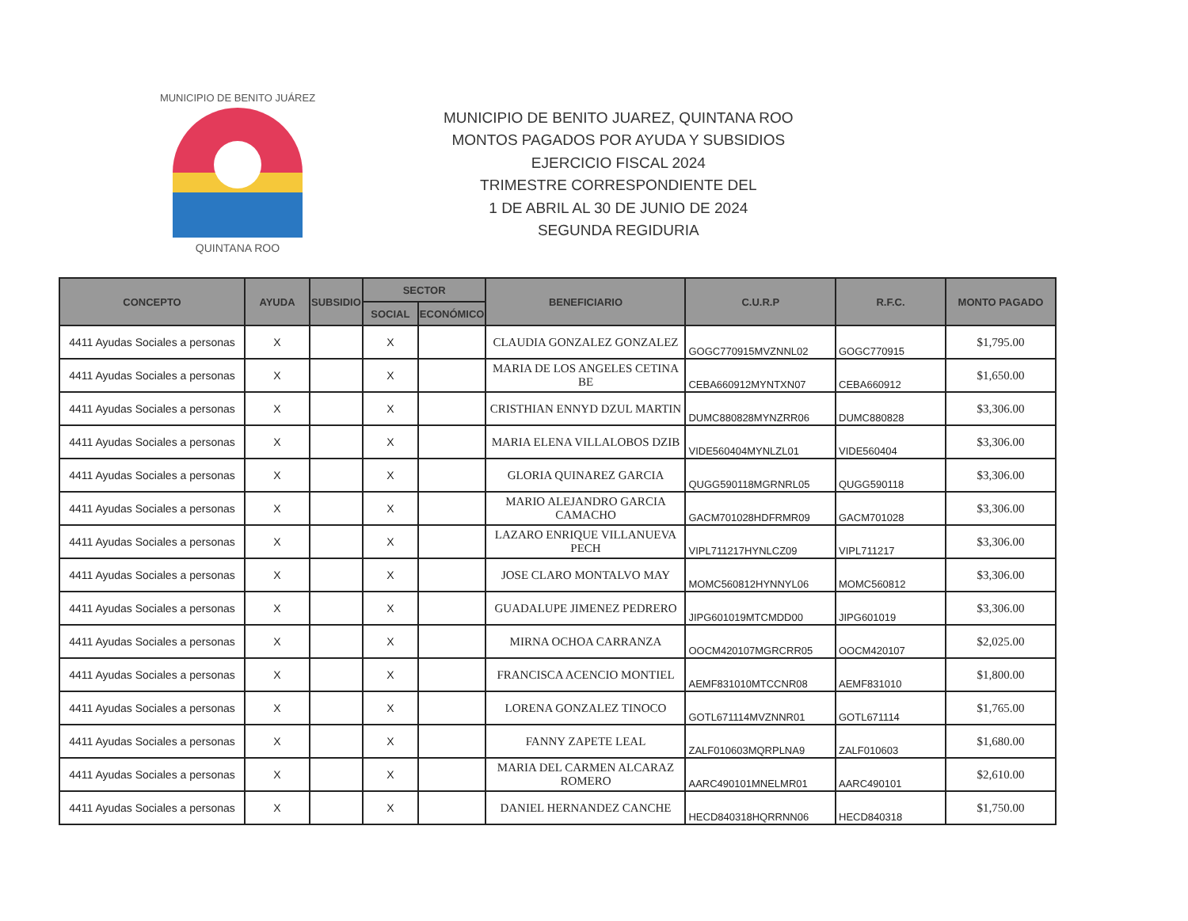QUINTANA ROO
MUNICIPIO DE BENITO JUÁREZ
MUNICIPIO DE BENITO JUAREZ, QUINTANA ROO
MONTOS PAGADOS POR AYUDA Y SUBSIDIOS
EJERCICIO FISCAL 2024
TRIMESTRE CORRESPONDIENTE DEL
1 DE ABRIL AL 30 DE JUNIO DE 2024
SEGUNDA REGIDURIA
| CONCEPTO | AYUDA | SUBSIDIO | SECTOR | | BENEFICIARIO | C.U.R.P | R.F.C. | MONTO PAGADO |
| --- | --- | --- | --- | --- | --- | --- | --- | --- |
| | | | SOCIAL | ECONÓMICO | | | | |
| 4411 Ayudas Sociales a personas | X | | X | | CLAUDIA GONZALEZ GONZALEZ | GOGC770915MVZNNL02 | GOGC770915 | $1,795.00 |
| 4411 Ayudas Sociales a personas | X | | X | | MARIA DE LOS ANGELES CETINA BE | CEBA660912MYNTXN07 | CEBA660912 | $1,650.00 |
| 4411 Ayudas Sociales a personas | X | | X | | CRISTHIAN ENNYD DZUL MARTIN | DUMC880828MYNZRR06 | DUMC880828 | $3,306.00 |
| 4411 Ayudas Sociales a personas | X | | X | | MARIA ELENA VILLALOBOS DZIB | VIDE560404MYNLZL01 | VIDE560404 | $3,306.00 |
| 4411 Ayudas Sociales a personas | X | | X | | GLORIA QUINAREZ GARCIA | QUGG590118MGRNRL05 | QUGG590118 | $3,306.00 |
| 4411 Ayudas Sociales a personas | X | | X | | MARIO ALEJANDRO GARCIA CAMACHO | GACM701028HDFRMR09 | GACM701028 | $3,306.00 |
| 4411 Ayudas Sociales a personas | X | | X | | LAZARO ENRIQUE VILLANUEVA PECH | VIPL711217HYNLCZ09 | VIPL711217 | $3,306.00 |
| 4411 Ayudas Sociales a personas | X | | X | | JOSE CLARO MONTALVO MAY | MOMC560812HYNNYL06 | MOMC560812 | $3,306.00 |
| 4411 Ayudas Sociales a personas | X | | X | | GUADALUPE JIMENEZ PEDRERO | JIPG601019MTCMDD00 | JIPG601019 | $3,306.00 |
| 4411 Ayudas Sociales a personas | X | | X | | MIRNA OCHOA CARRANZA | OOCM420107MGRCRR05 | OOCM420107 | $2,025.00 |
| 4411 Ayudas Sociales a personas | X | | X | | FRANCISCA ACENCIO MONTIEL | AEMF831010MTCCNR08 | AEMF831010 | $1,800.00 |
| 4411 Ayudas Sociales a personas | X | | X | | LORENA GONZALEZ TINOCO | GOTL671114MVZNNR01 | GOTL671114 | $1,765.00 |
| 4411 Ayudas Sociales a personas | X | | X | | FANNY ZAPETE LEAL | ZALF010603MQRPLNA9 | ZALF010603 | $1,680.00 |
| 4411 Ayudas Sociales a personas | X | | X | | MARIA DEL CARMEN ALCARAZ ROMERO | AARC490101MNELMR01 | AARC490101 | $2,610.00 |
| 4411 Ayudas Sociales a personas | X | | X | | DANIEL HERNANDEZ CANCHE | HECD840318HQRRNN06 | HECD840318 | $1,750.00 |